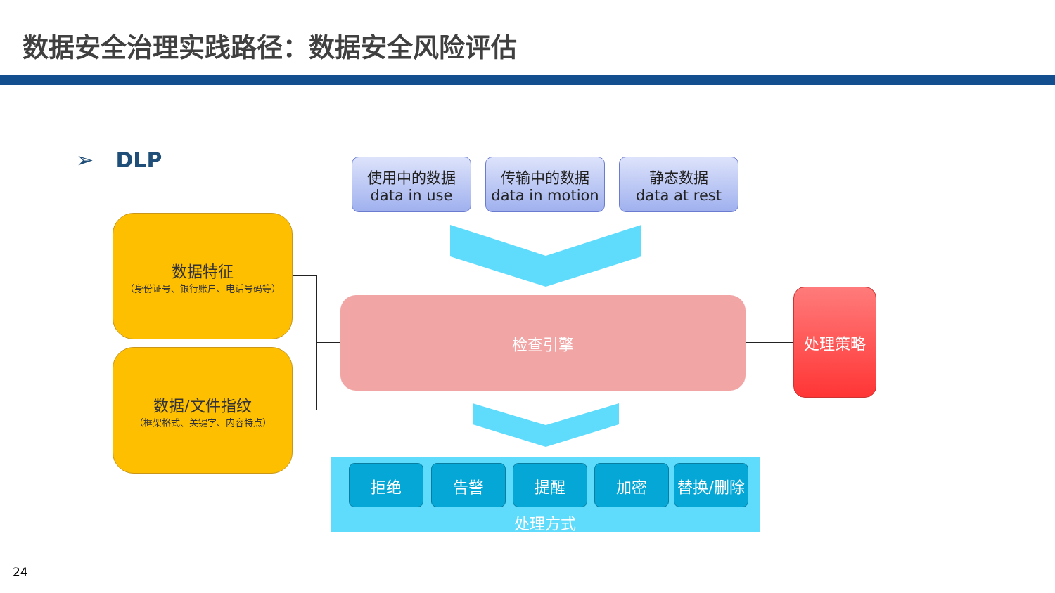数据安全治理实践路径：数据安全风险评估
➢ DLP
使用中的数据
data in use
传输中的数据
data in motion
静态数据
data at rest
数据特征
（身份证号、银行账户、电话号码等）
数据/文件指纹
（框架格式、关键字、内容特点）
检查引擎 处理策略
拒绝 告警 提醒 加密 替换/删除
处理方式
24